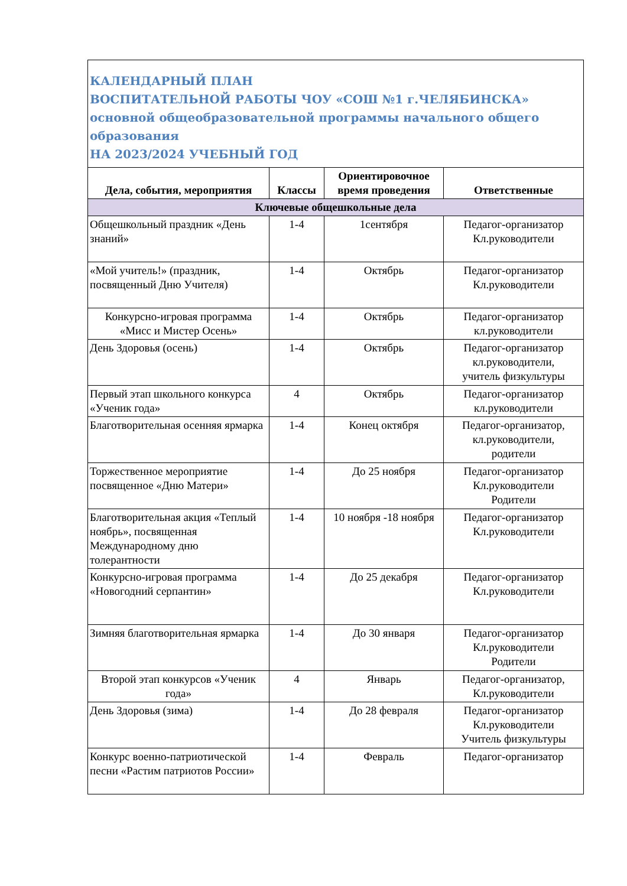| КАЛЕНДАРНЫЙ ПЛАН ВОСПИТАТЕЛЬНОЙ РАБОТЫ ЧОУ «СОШ №1 г.ЧЕЛЯБИНСКА» основной общеобразовательной программы начального общего образования НА 2023/2024 УЧЕБНЫЙ ГОД | | | |
| Дела, события, мероприятия | Классы | Ориентировочное время проведения | Ответственные |
| Ключевые общешкольные дела | | | |
| Общешкольный праздник «День знаний» | 1-4 | 1сентября | Педагог-организатор Кл.руководители |
| «Мой учитель!» (праздник, посвященный Дню Учителя) | 1-4 | Октябрь | Педагог-организатор Кл.руководители |
| Конкурсно-игровая программа «Мисс и Мистер Осень» | 1-4 | Октябрь | Педагог-организатор кл.руководители |
| День Здоровья (осень) | 1-4 | Октябрь | Педагог-организатор кл.руководители, учитель физкультуры |
| Первый этап школьного конкурса «Ученик года» | 4 | Октябрь | Педагог-организатор кл.руководители |
| Благотворительная осенняя ярмарка | 1-4 | Конец октября | Педагог-организатор, кл.руководители, родители |
| Торжественное мероприятие посвященное «Дню Матери» | 1-4 | До 25 ноября | Педагог-организатор Кл.руководители Родители |
| Благотворительная акция «Теплый ноябрь», посвященная Международному дню толерантности | 1-4 | 10 ноября -18 ноября | Педагог-организатор Кл.руководители |
| Конкурсно-игровая программа «Новогодний серпантин» | 1-4 | До 25 декабря | Педагог-организатор Кл.руководители |
| Зимняя благотворительная ярмарка | 1-4 | До 30 января | Педагог-организатор Кл.руководители Родители |
| Второй этап конкурсов «Ученик года» | 4 | Январь | Педагог-организатор, Кл.руководители |
| День Здоровья (зима) | 1-4 | До 28 февраля | Педагог-организатор Кл.руководители Учитель физкультуры |
| Конкурс военно-патриотической песни «Растим патриотов России» | 1-4 | Февраль | Педагог-организатор |